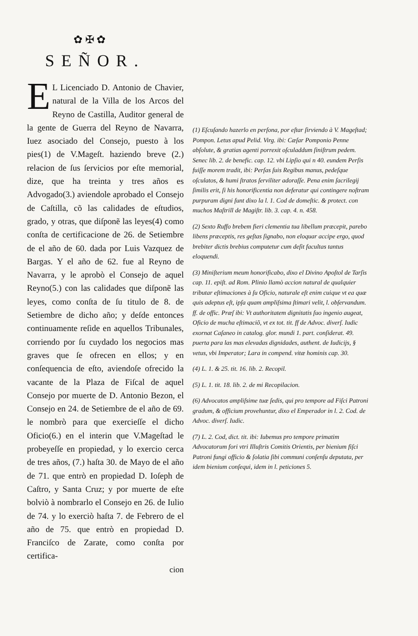✿ ✠ ✿
SEÑOR.
EL Licenciado D. Antonio de Chavier, natural de la Villa de los Arcos del Reyno de Castilla, Auditor general de la gente de Guerra del Reyno de Navarra, Iuez asociado del Consejo, puesto à los pies(1) de V.Mageſt. haziendo breve (2.) relacion de ſus ſervicios por eſte memorial, dize, que ha treinta y tres años es Advogado(3.) aviendole aprobado el Consejo de Caſtilla, cõ las calidades de eſtudios, grado, y otras, que diſponẽ las leyes(4) como conſta de certificacione de 26. de Setiembre de el año de 60. dada por Luis Vazquez de Bargas. Y el año de 62. fue al Reyno de Navarra, y le aprobò el Consejo de aquel Reyno(5.) con las calidades que diſponẽ las leyes, como conſta de ſu titulo de 8. de Setiembre de dicho año; y deſde entonces continuamente reſide en aquellos Tribunales, corriendo por ſu cuydado los negocios mas graves que ſe ofrecen en ellos; y en conſequencia de eſto, aviendoſe ofrecido la vacante de la Plaza de Fiſcal de aquel Consejo por muerte de D. Antonio Bezon, el Consejo en 24. de Setiembre de el año de 69. le nombrò para que exercieſſe el dicho Oficio(6.) en el interin que V.Mageſtad le probeyeſſe en propiedad, y lo exercio cerca de tres años, (7.) haſta 30. de Mayo de el año de 71. que entrò en propiedad D. Ioſeph de Caſtro, y Santa Cruz; y por muerte de eſte bolviò à nombrarlo el Consejo en 26. de Iulio de 74. y lo exerciò haſta 7. de Febrero de el año de 75. que entrò en propiedad D. Franciſco de Zarate, como conſta por certifica-
cion
(1) Eſcuſando hazerlo en perſona, por eſtar ſirviendo à V. Mageſtad; Pompon. Letus apud Pelid. Virg. ibi: Cæſar Pomponio Penne abſolute, & gratias agenti porrexit oſculaddum ſiniſtrum pedem. Senec lib. 2. de benefic. cap. 12. vbi Lipſio qui n 40. eundem Perſis fuiſſe morem tradit, ibi: Perſas ſuis Regibus manus, pedeſque oſculatos, & humi ſtratos ſerviliter adoraſſe. Pena enim ſacrilegij ſimilis erit, ſi his honorificentia non deferatur qui contingere noſtram purpuram digni ſunt dixo la l. 1. Cod de domeſtic. & protect. con muchos Maſtrill de Magiſtr. lib. 3. cap. 4. n. 458.
(2) Sexto Ruffo brebem fieri clementia tua libellum præcepit, parebo libens præceptis, res geſtas ſignabo, non eloquar accipe ergo, quod brebiter dictis brebius computetur cum deſit facultas tantus eloquendi.
(3) Miniſterium meum honorificabo, dixo el Divino Apoſtol de Tarſis cap. 11. epiſt. ad Rom. Plinio llamò accion natural de qualquier tributar eſtimaciones à ſu Oficio, naturale eſt enim cuique vt ea quæ quis adeptus eſt, ipſa quam ampliſsima ſtimari velit, l. obſervandum. ff. de offic. Præſ ibi: Vt authoritatem dignitatis ſuo ingenio augeat, Oficio de mucha eſtimaciõ, vt ex tot. tit. ff de Advoc. diverſ. Iudic exornat Caſaneo in catalog. glor. mundi 1. part. conſiderat. 49. puerta para las mas elevadas dignidades, authent. de Iudicijs, § vetus, vbi Imperator; Lara in compend. vitæ hominis cap. 30.
(4) L. 1. & 25. tit. 16. lib. 2. Recopil.
(5) L. 1. tit. 18. lib. 2. de mi Recopilacion.
(6) Advocatos ampliſsime tuæ ſedis, qui pro tempore ad Fiſci Patroni gradum, & officium provehuntur, dixo el Emperador in l. 2. Cod. de Advoc. diverſ. Iudic.
(7) L. 2. Cod, dict. tit. ibi: Iubemus pro tempore primatim Advocatorum fori vtri Illuſtris Comitis Orientis, per bienium fiſci Patroni fungi officio & ſolatia ſibi communi conſenſu deputata, per idem bienium conſequi, idem in l. peticiones 5.